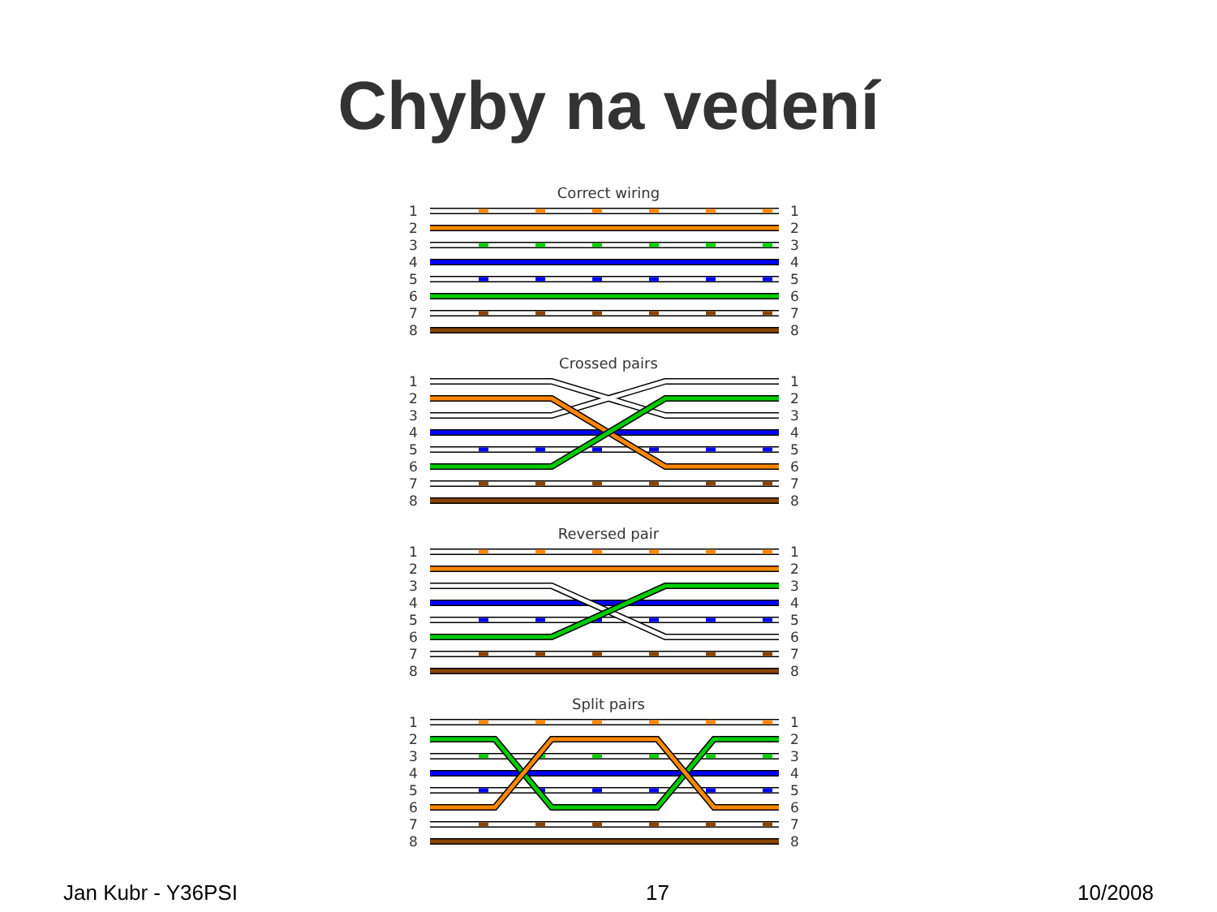Chyby na vedení
Correct wiring
1
2
3
4
5
6
7
8
1
2
3
4
5
6
7
8
Crossed pairs
1
2
3
4
5
6
7
8
1
2
3
4
5
6
7
8
Reversed pair
1
2
3
4
5
6
7
8
1
2
3
4
5
6
7
8
Split pairs
1
2
3
4
5
6
7
8
1
2
3
4
5
6
7
8
Jan Kubr - Y36PSI 17 10/2008